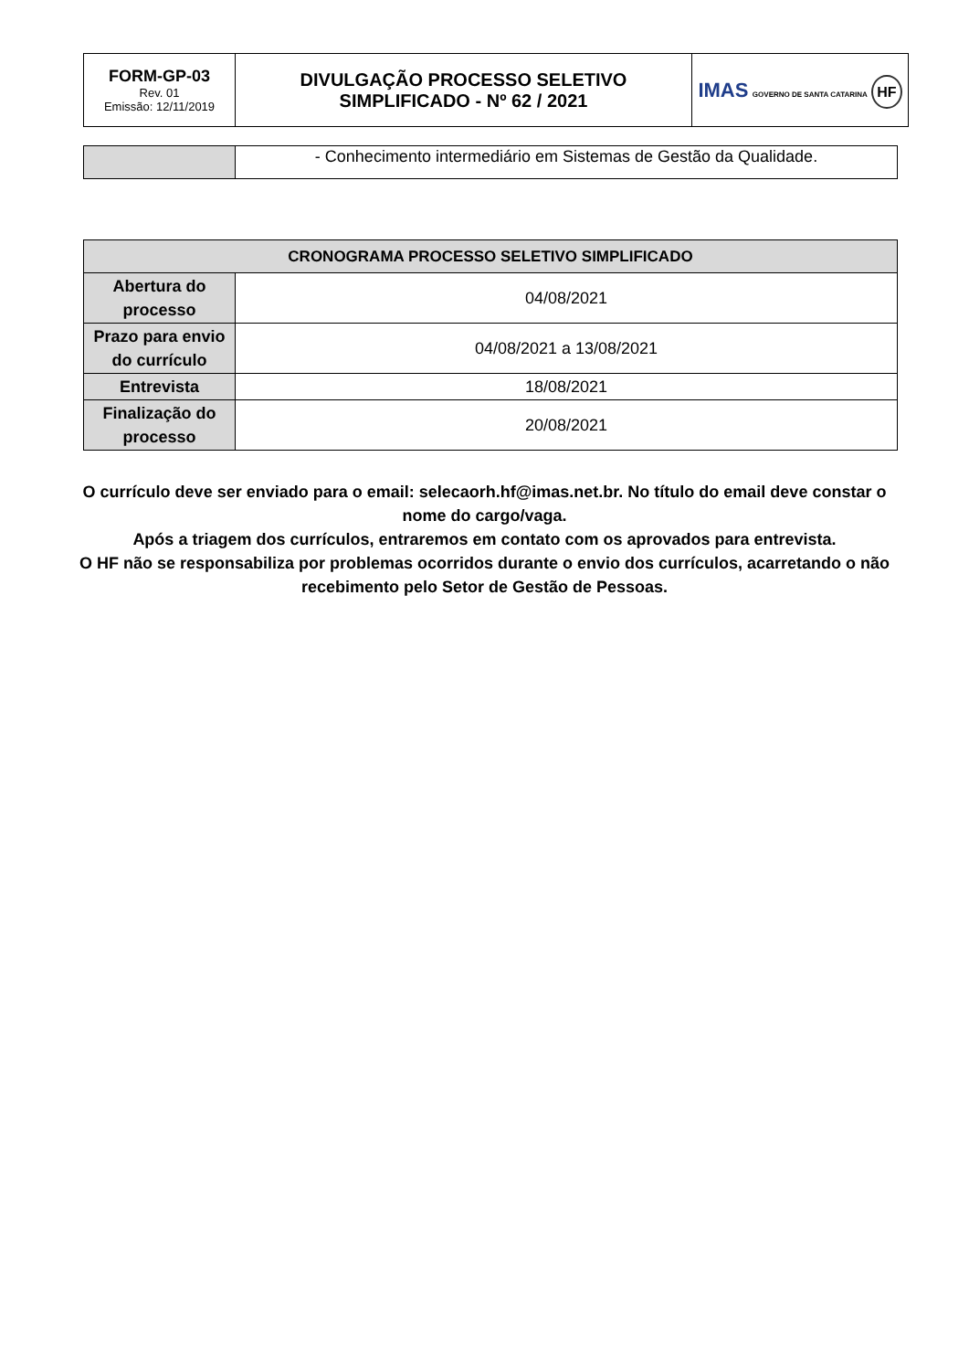| FORM-GP-03 Rev. 01 Emissão: 12/11/2019 | DIVULGAÇÃO PROCESSO SELETIVO SIMPLIFICADO - Nº 62 / 2021 | IMAS GOVERNO DE SANTA CATARINA HF |
| | - Conhecimento intermediário em Sistemas de Gestão da Qualidade. |
| CRONOGRAMA PROCESSO SELETIVO SIMPLIFICADO | |
| --- | --- |
| Abertura do processo | 04/08/2021 |
| Prazo para envio do currículo | 04/08/2021 a 13/08/2021 |
| Entrevista | 18/08/2021 |
| Finalização do processo | 20/08/2021 |
O currículo deve ser enviado para o email: selecaorh.hf@imas.net.br. No título do email deve constar o nome do cargo/vaga.
Após a triagem dos currículos, entraremos em contato com os aprovados para entrevista.
O HF não se responsabiliza por problemas ocorridos durante o envio dos currículos, acarretando o não recebimento pelo Setor de Gestão de Pessoas.